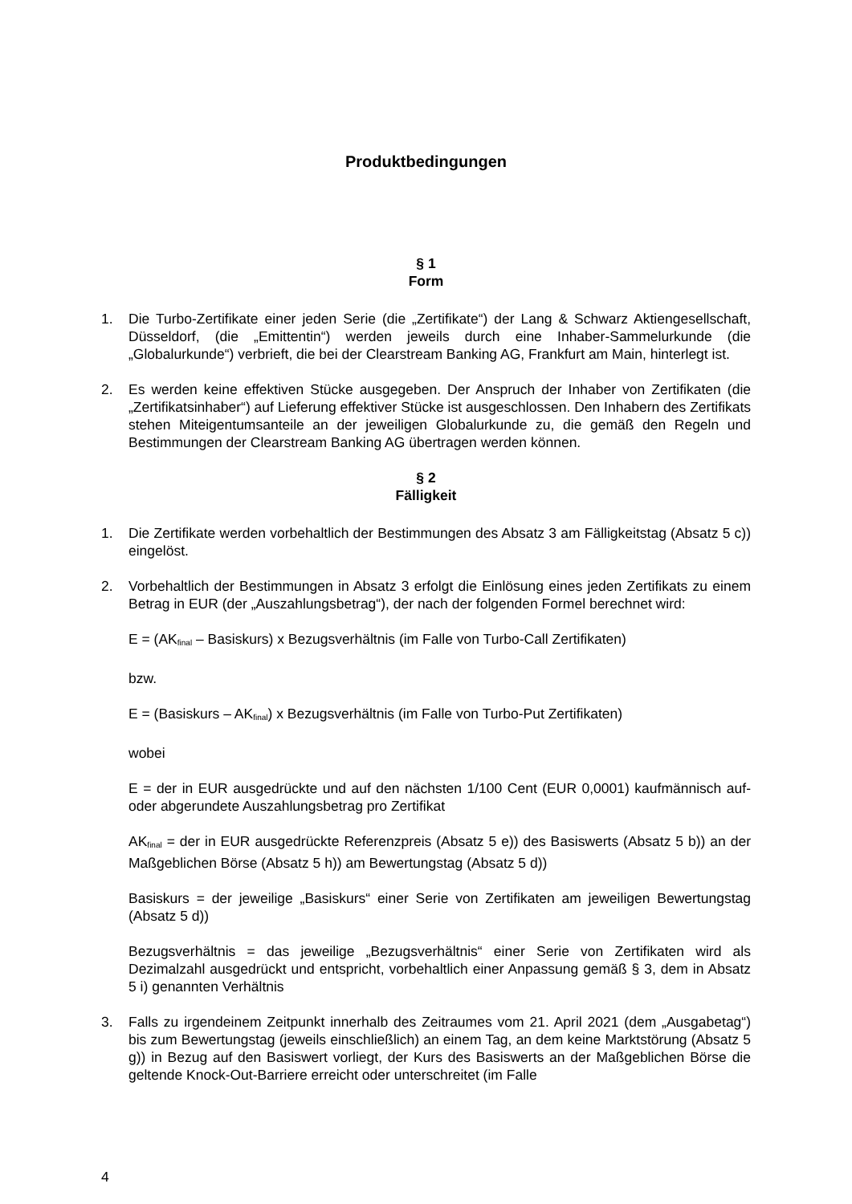Produktbedingungen
§ 1
Form
1. Die Turbo-Zertifikate einer jeden Serie (die „Zertifikate“) der Lang & Schwarz Aktiengesellschaft, Düsseldorf, (die „Emittentin“) werden jeweils durch eine Inhaber-Sammelurkunde (die „Globalurkunde“) verbrieft, die bei der Clearstream Banking AG, Frankfurt am Main, hinterlegt ist.
2. Es werden keine effektiven Stücke ausgegeben. Der Anspruch der Inhaber von Zertifikaten (die „Zertifikatsinhaber“) auf Lieferung effektiver Stücke ist ausgeschlossen. Den Inhabern des Zertifikats stehen Miteigentumsanteile an der jeweiligen Globalurkunde zu, die gemäß den Regeln und Bestimmungen der Clearstream Banking AG übertragen werden können.
§ 2
Fälligkeit
1. Die Zertifikate werden vorbehaltlich der Bestimmungen des Absatz 3 am Fälligkeitstag (Absatz 5 c)) eingelöst.
2. Vorbehaltlich der Bestimmungen in Absatz 3 erfolgt die Einlösung eines jeden Zertifikats zu einem Betrag in EUR (der „Auszahlungsbetrag“), der nach der folgenden Formel berechnet wird:
E = (AK<sub>final</sub> – Basiskurs) x Bezugsverhältnis (im Falle von Turbo-Call Zertifikaten)
bzw.
E = (Basiskurs – AK<sub>final</sub>) x Bezugsverhältnis (im Falle von Turbo-Put Zertifikaten)
wobei
E = der in EUR ausgedrückte und auf den nächsten 1/100 Cent (EUR 0,0001) kaufmännisch auf- oder abgerundete Auszahlungsbetrag pro Zertifikat
AK<sub>final</sub> = der in EUR ausgedrückte Referenzpreis (Absatz 5 e)) des Basiswerts (Absatz 5 b)) an der Maßgeblichen Börse (Absatz 5 h)) am Bewertungstag (Absatz 5 d))
Basiskurs = der jeweilige „Basiskurs“ einer Serie von Zertifikaten am jeweiligen Bewertungstag (Absatz 5 d))
Bezugsverhältnis = das jeweilige „Bezugsverhältnis“ einer Serie von Zertifikaten wird als Dezimalzahl ausgedrückt und entspricht, vorbehaltlich einer Anpassung gemäß § 3, dem in Absatz 5 i) genannten Verhältnis
3. Falls zu irgendeinem Zeitpunkt innerhalb des Zeitraumes vom 21. April 2021 (dem „Ausgabetag“) bis zum Bewertungstag (jeweils einschließlich) an einem Tag, an dem keine Marktstörung (Absatz 5 g)) in Bezug auf den Basiswert vorliegt, der Kurs des Basiswerts an der Maßgeblichen Börse die geltende Knock-Out-Barriere erreicht oder unterschreitet (im Falle
4